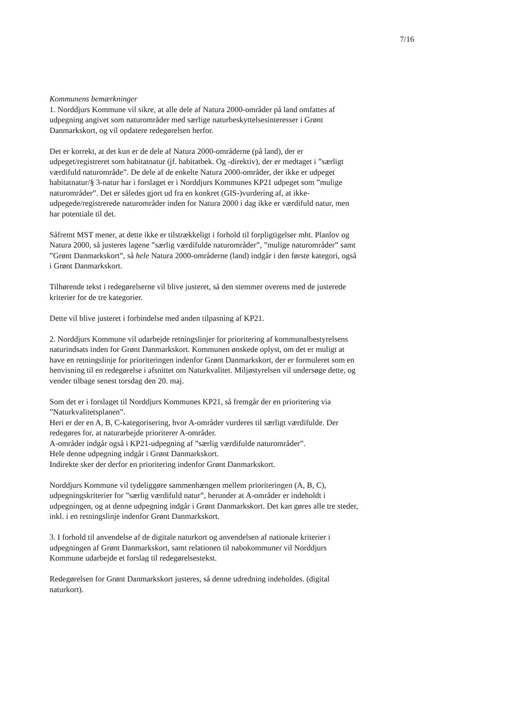7/16
Kommunens bemærkninger
1. Norddjurs Kommune vil sikre, at alle dele af Natura 2000-områder på land omfattes af udpegning angivet som naturområder med særlige naturbeskyttelsesinteresser i Grønt Danmarkskort, og vil opdatere redegørelsen herfor.
Det er korrekt, at det kun er de dele af Natura 2000-områderne (på land), der er udpeget/registreret som habitatnatur (jf. habitatbek. Og -direktiv), der er medtaget i ”særligt værdifuld naturområde”. De dele af de enkelte Natura 2000-områder, der ikke er udpeget habitatnatur/§ 3-natur har i forslaget er i Norddjurs Kommunes KP21 udpeget som ”mulige naturområder”. Det er således gjort ud fra en konkret (GIS-)vurdering af, at ikke-udpegede/registrerede naturområder inden for Natura 2000 i dag ikke er værdifuld natur, men har potentiale til det.
Såfremt MST mener, at dette ikke er tilstrækkeligt i forhold til forpligtigelser mht. Planlov og Natura 2000, så justeres lagene ”særlig værdifulde naturområder”, ”mulige naturområder” samt ”Grønt Danmarkskort”, så hele Natura 2000-områderne (land) indgår i den første kategori, også i Grønt Danmarkskort.
Tilhørende tekst i redegørelserne vil blive justeret, så den stemmer overens med de justerede kriterier for de tre kategorier.
Dette vil blive justeret i forbindelse med anden tilpasning af KP21.
2. Norddjurs Kommune vil udarbejde retningslinjer for prioritering af kommunalbestyrelsens naturindsats inden for Grønt Danmarkskort. Kommunen ønskede oplyst, om det er muligt at have en retningslinje for prioriteringen indenfor Grønt Danmarkskort, der er formuleret som en henvisning til en redegørelse i afsnittet om Naturkvalitet. Miljøstyrelsen vil undersøge dette, og vender tilbage senest torsdag den 20. maj.
Som det er i forslaget til Norddjurs Kommunes KP21, så fremgår der en prioritering via ”Naturkvalitetsplanen”.
Heri er der en A, B, C-kategorisering, hvor A-områder vurderes til særligt værdifulde. Der redegøres for, at naturarbejde prioriterer A-områder.
A-områder indgår også i KP21-udpegning af ”særlig værdifulde naturområder”.
Hele denne udpegning indgår i Grønt Danmarkskort.
Indirekte sker der derfor en prioritering indenfor Grønt Danmarkskort.
Norddjurs Kommune vil tydeliggøre sammenhængen mellem prioriteringen (A, B, C), udpegningskriterier for ”særlig værdifuld natur”, herunder at A-områder er indeholdt i udpegningen, og at denne udpegning indgår i Grønt Danmarkskort. Det kan gøres alle tre steder, inkl. i en retningslinje indenfor Grønt Danmarkskort.
3. I forhold til anvendelse af de digitale naturkort og anvendelsen af nationale kriterier i udpegningen af Grønt Danmarkskort, samt relationen til nabokommuner vil Norddjurs Kommune udarbejde et forslag til redegørelsestekst.
Redegørelsen for Grønt Danmarkskort justeres, så denne udredning indeholdes. (digital naturkort).